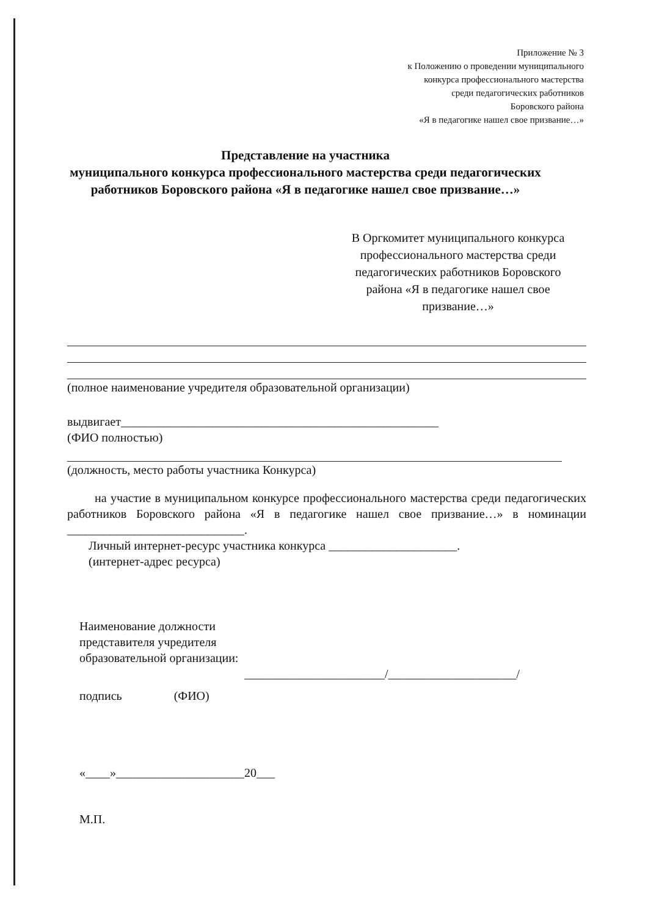Приложение № 3
к Положению о проведении муниципального
конкурса профессионального мастерства
среди педагогических работников
Боровского района
«Я в педагогике нашел свое призвание…»
Представление на участника
муниципального конкурса профессионального мастерства среди педагогических работников Боровского района «Я в педагогике нашел свое призвание…»
В Оргкомитет муниципального конкурса профессионального мастерства среди педагогических работников Боровского района «Я в педагогике нашел свое призвание…»
(полное наименование учредителя образовательной организации)
выдвигает____________________________________________________
(ФИО полностью)
(должность, место работы участника Конкурса)
на участие в муниципальном конкурсе профессионального мастерства среди педагогических работников Боровского района «Я в педагогике нашел свое призвание…» в номинации _____________________________.
Личный интернет-ресурс участника конкурса _____________________.
(интернет-адрес ресурса)
Наименование должности
представителя учредителя
образовательной организации:
_______________________/_____________________/
подпись (ФИО)
«____»_____________________20___
М.П.